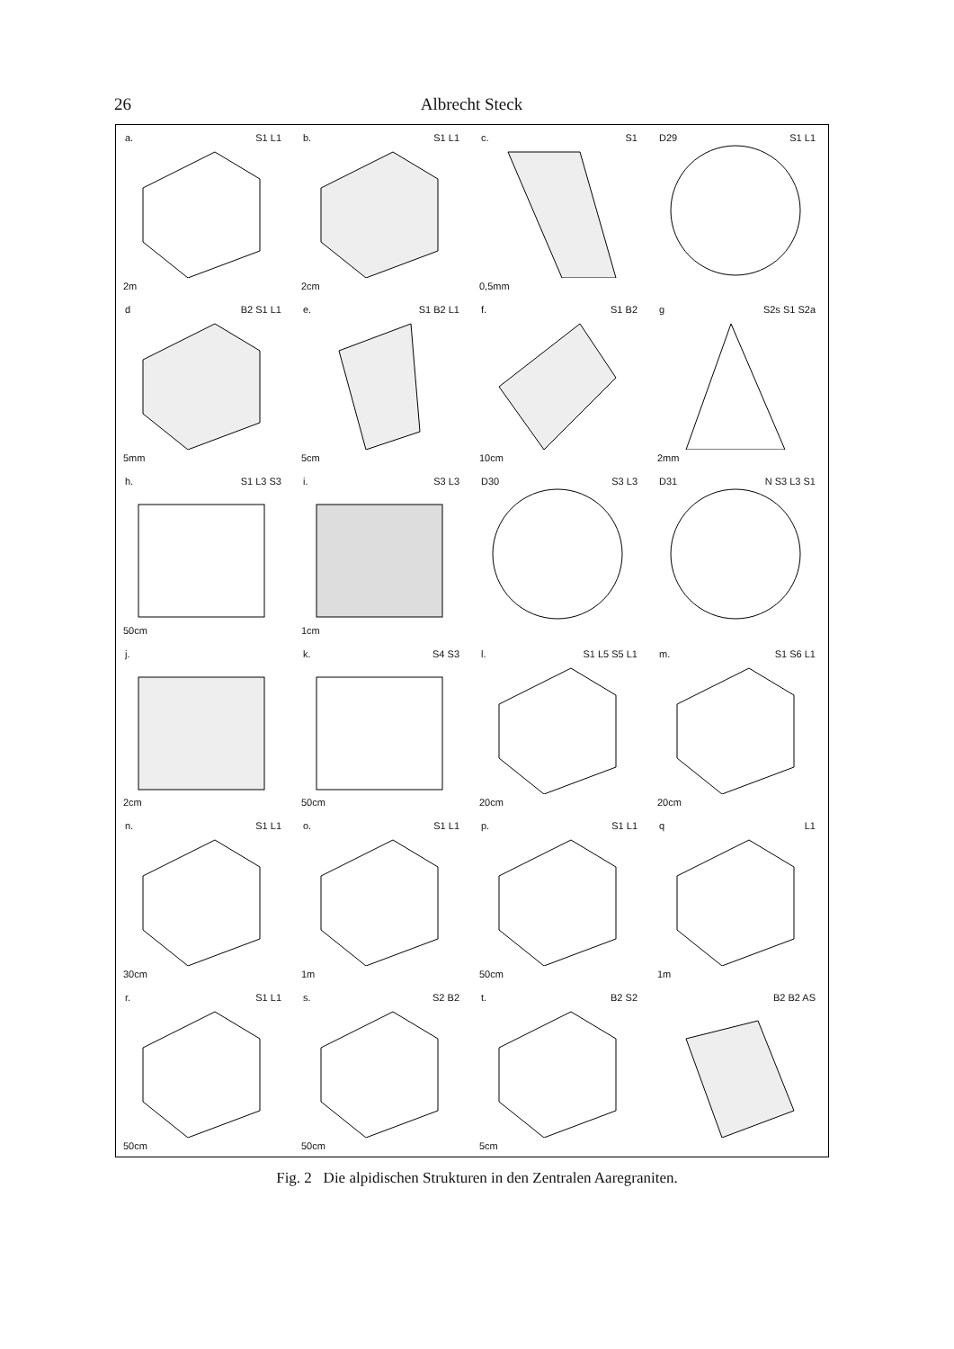26 Albrecht Steck
a. S1 L1
2m
b. S1 L1
2cm
c. S1
0,5mm
D29 S1 L1
d B2 S1 L1
5mm
e. S1 B2 L1
5cm
f. S1 B2
10cm
g S2s S1 S2a
2mm
h. S1 L3 S3
50cm
i. S3 L3
1cm
D30 S3 L3
D31 N S3 L3 S1
j.
2cm
k. S4 S3
50cm
l. S1 L5 S5 L1
20cm
m. S1 S6 L1
20cm
n. S1 L1
30cm
o. S1 L1
1m
p. S1 L1
50cm
q L1
1m
r. S1 L1
50cm
s. S2 B2
50cm
t. B2 S2
5cm
B2 B2 AS
Fig. 2 Die alpidischen Strukturen in den Zentralen Aaregraniten.